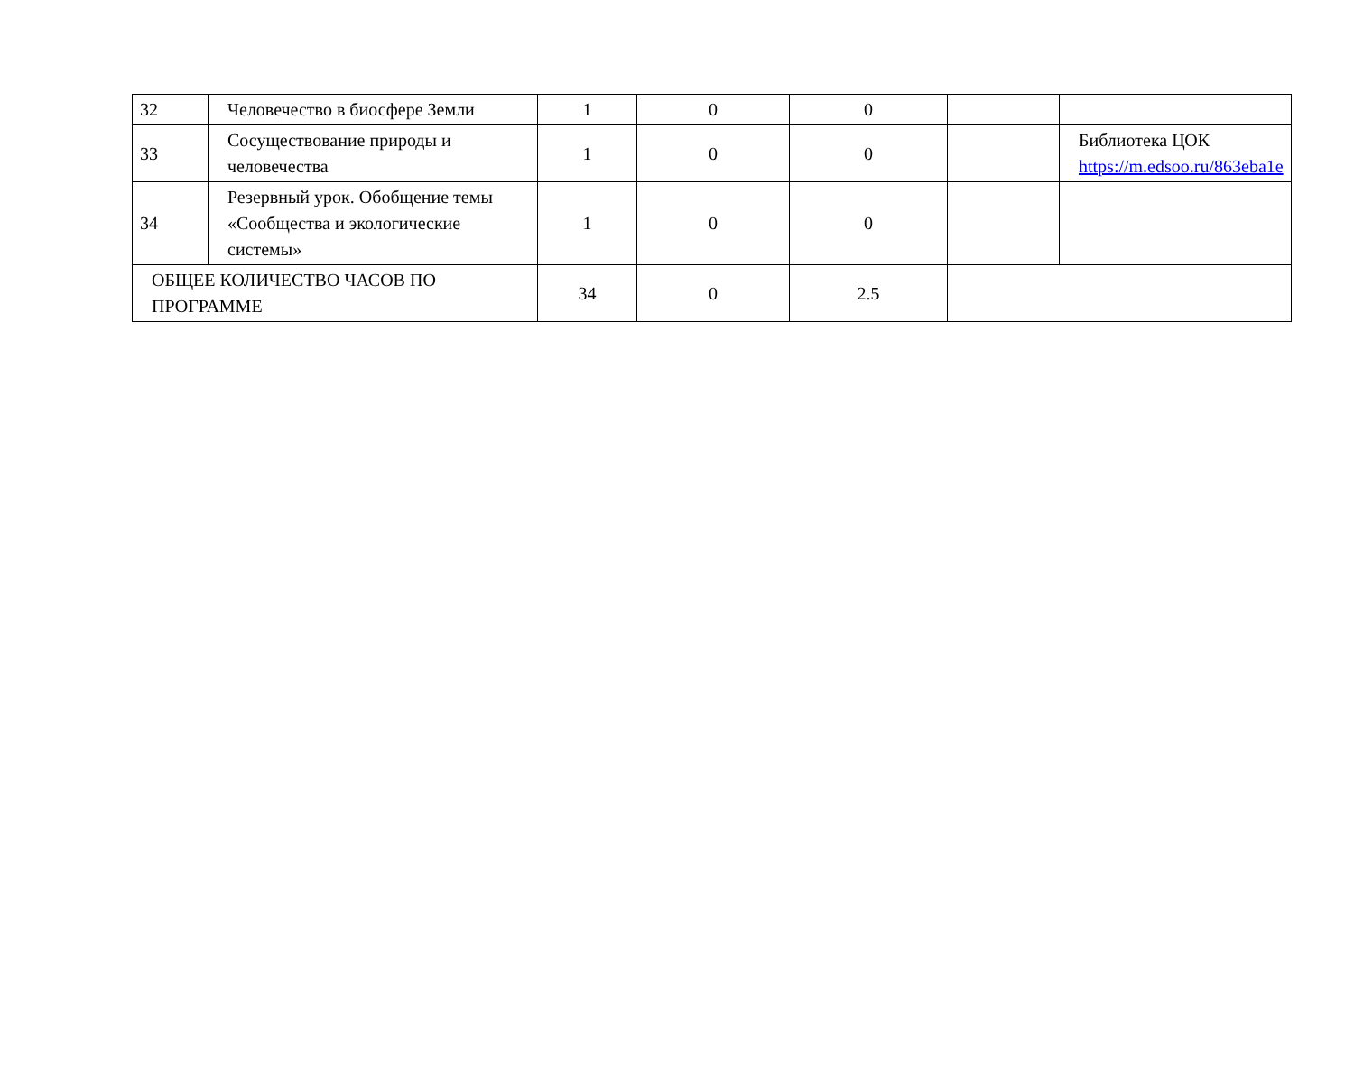| 32 | Человечество в биосфере Земли | 1 | 0 | 0 | | |
| 33 | Сосуществование природы и человечества | 1 | 0 | 0 | | Библиотека ЦОК https://m.edsoo.ru/863eba1e |
| 34 | Резервный урок. Обобщение темы «Сообщества и экологические системы» | 1 | 0 | 0 | | |
| ОБЩЕЕ КОЛИЧЕСТВО ЧАСОВ ПО ПРОГРАММЕ | | 34 | 0 | 2.5 | | |